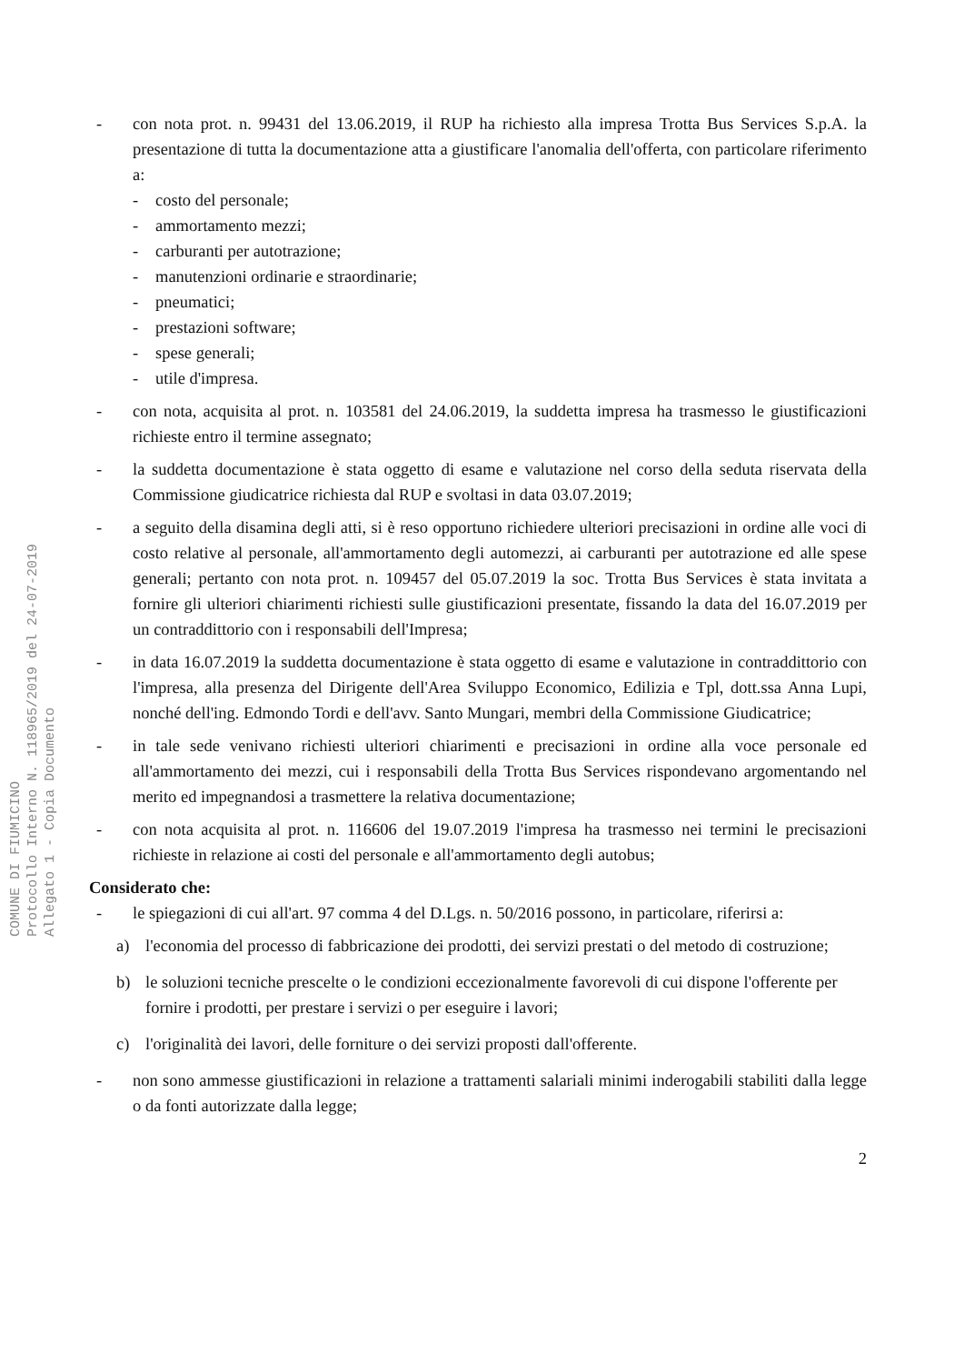COMUNE DI FIUMICINO
Protocollo Interno N. 118965/2019 del 24-07-2019
Allegato 1 - Copia Documento
- con nota prot. n. 99431 del 13.06.2019, il RUP ha richiesto alla impresa Trotta Bus Services S.p.A. la presentazione di tutta la documentazione atta a giustificare l'anomalia dell'offerta, con particolare riferimento a:
- costo del personale;
- ammortamento mezzi;
- carburanti per autotrazione;
- manutenzioni ordinarie e straordinarie;
- pneumatici;
- prestazioni software;
- spese generali;
- utile d'impresa.
- con nota, acquisita al prot. n. 103581 del 24.06.2019, la suddetta impresa ha trasmesso le giustificazioni richieste entro il termine assegnato;
- la suddetta documentazione è stata oggetto di esame e valutazione nel corso della seduta riservata della Commissione giudicatrice richiesta dal RUP e svoltasi in data 03.07.2019;
- a seguito della disamina degli atti, si è reso opportuno richiedere ulteriori precisazioni in ordine alle voci di costo relative al personale, all'ammortamento degli automezzi, ai carburanti per autotrazione ed alle spese generali; pertanto con nota prot. n. 109457 del 05.07.2019 la soc. Trotta Bus Services è stata invitata a fornire gli ulteriori chiarimenti richiesti sulle giustificazioni presentate, fissando la data del 16.07.2019 per un contraddittorio con i responsabili dell'Impresa;
- in data 16.07.2019 la suddetta documentazione è stata oggetto di esame e valutazione in contraddittorio con l'impresa, alla presenza del Dirigente dell'Area Sviluppo Economico, Edilizia e Tpl, dott.ssa Anna Lupi, nonché dell'ing. Edmondo Tordi e dell'avv. Santo Mungari, membri della Commissione Giudicatrice;
- in tale sede venivano richiesti ulteriori chiarimenti e precisazioni in ordine alla voce personale ed all'ammortamento dei mezzi, cui i responsabili della Trotta Bus Services rispondevano argomentando nel merito ed impegnandosi a trasmettere la relativa documentazione;
- con nota acquisita al prot. n. 116606 del 19.07.2019 l'impresa ha trasmesso nei termini le precisazioni richieste in relazione ai costi del personale e all'ammortamento degli autobus;
Considerato che:
- le spiegazioni di cui all'art. 97 comma 4 del D.Lgs. n. 50/2016 possono, in particolare, riferirsi a:
a) l'economia del processo di fabbricazione dei prodotti, dei servizi prestati o del metodo di costruzione;
b) le soluzioni tecniche prescelte o le condizioni eccezionalmente favorevoli di cui dispone l'offerente per fornire i prodotti, per prestare i servizi o per eseguire i lavori;
c) l'originalità dei lavori, delle forniture o dei servizi proposti dall'offerente.
- non sono ammesse giustificazioni in relazione a trattamenti salariali minimi inderogabili stabiliti dalla legge o da fonti autorizzate dalla legge;
2